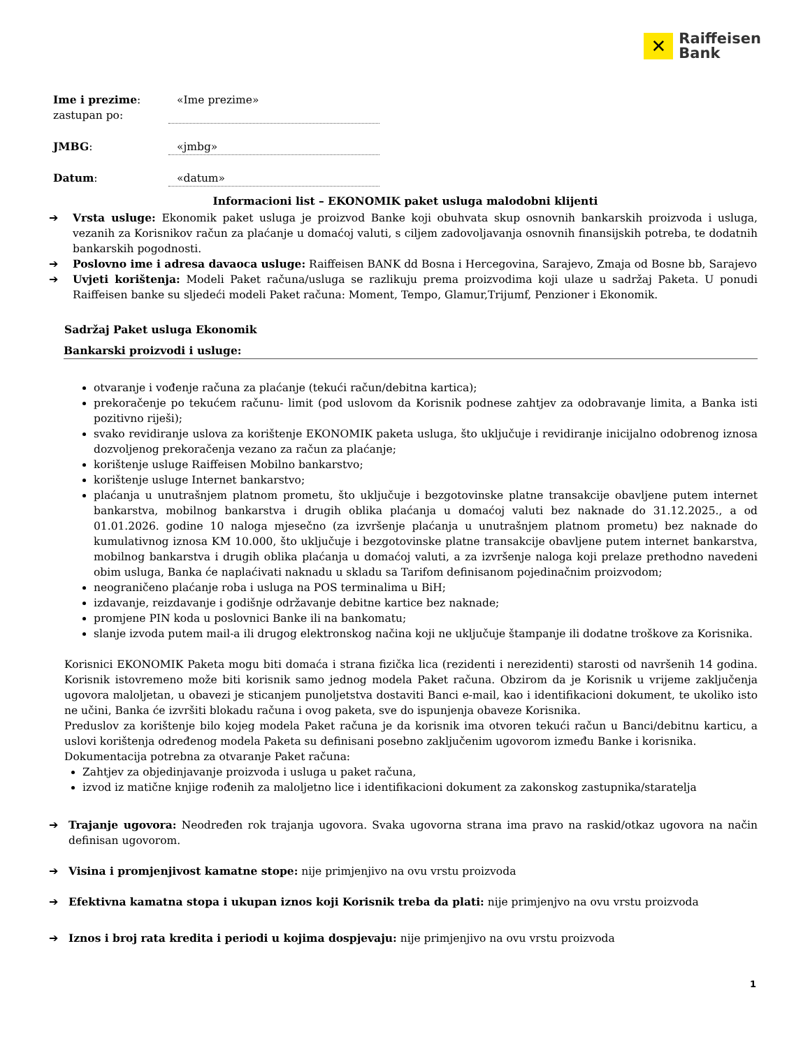✕
Raiffeisen
Bank
Ime i prezime:
zastupan po:
«Ime prezime»
JMBG: «jmbg»
Datum: «datum»
Informacioni list – EKONOMIK paket usluga malodobni klijenti
➔ Vrsta usluge: Ekonomik paket usluga je proizvod Banke koji obuhvata skup osnovnih bankarskih proizvoda i usluga, vezanih za Korisnikov račun za plaćanje u domaćoj valuti, s ciljem zadovoljavanja osnovnih finansijskih potreba, te dodatnih bankarskih pogodnosti.
➔ Poslovno ime i adresa davaoca usluge: Raiffeisen BANK dd Bosna i Hercegovina, Sarajevo, Zmaja od Bosne bb, Sarajevo
➔ Uvjeti korištenja: Modeli Paket računa/usluga se razlikuju prema proizvodima koji ulaze u sadržaj Paketa. U ponudi Raiffeisen banke su sljedeći modeli Paket računa: Moment, Tempo, Glamur,Trijumf, Penzioner i Ekonomik.
Sadržaj Paket usluga Ekonomik
Bankarski proizvodi i usluge:
otvaranje i vođenje računa za plaćanje (tekući račun/debitna kartica);
prekoračenje po tekućem računu- limit (pod uslovom da Korisnik podnese zahtjev za odobravanje limita, a Banka isti pozitivno riješi);
svako revidiranje uslova za korištenje EKONOMIK paketa usluga, što uključuje i revidiranje inicijalno odobrenog iznosa dozvoljenog prekoračenja vezano za račun za plaćanje;
korištenje usluge Raiffeisen Mobilno bankarstvo;
korištenje usluge Internet bankarstvo;
plaćanja u unutrašnjem platnom prometu, što uključuje i bezgotovinske platne transakcije obavljene putem internet bankarstva, mobilnog bankarstva i drugih oblika plaćanja u domaćoj valuti bez naknade do 31.12.2025., a od 01.01.2026. godine 10 naloga mjesečno (za izvršenje plaćanja u unutrašnjem platnom prometu) bez naknade do kumulativnog iznosa KM 10.000, što uključuje i bezgotovinske platne transakcije obavljene putem internet bankarstva, mobilnog bankarstva i drugih oblika plaćanja u domaćoj valuti, a za izvršenje naloga koji prelaze prethodno navedeni obim usluga, Banka će naplaćivati naknadu u skladu sa Tarifom definisanom pojedinačnim proizvodom;
neograničeno plaćanje roba i usluga na POS terminalima u BiH;
izdavanje, reizdavanje i godišnje održavanje debitne kartice bez naknade;
promjene PIN koda u poslovnici Banke ili na bankomatu;
slanje izvoda putem mail-a ili drugog elektronskog načina koji ne uključuje štampanje ili dodatne troškove za Korisnika.
Korisnici EKONOMIK Paketa mogu biti domaća i strana fizička lica (rezidenti i nerezidenti) starosti od navršenih 14 godina. Korisnik istovremeno može biti korisnik samo jednog modela Paket računa. Obzirom da je Korisnik u vrijeme zaključenja ugovora maloljetan, u obavezi je sticanjem punoljetstva dostaviti Banci e-mail, kao i identifikacioni dokument, te ukoliko isto ne učini, Banka će izvršiti blokadu računa i ovog paketa, sve do ispunjenja obaveze Korisnika.
Preduslov za korištenje bilo kojeg modela Paket računa je da korisnik ima otvoren tekući račun u Banci/debitnu karticu, a uslovi korištenja određenog modela Paketa su definisani posebno zaključenim ugovorom između Banke i korisnika.
Dokumentacija potrebna za otvaranje Paket računa:
Zahtjev za objedinjavanje proizvoda i usluga u paket računa,
izvod iz matične knjige rođenih za maloljetno lice i identifikacioni dokument za zakonskog zastupnika/staratelja
➔ Trajanje ugovora: Neodređen rok trajanja ugovora. Svaka ugovorna strana ima pravo na raskid/otkaz ugovora na način definisan ugovorom.
➔ Visina i promjenjivost kamatne stope: nije primjenjivo na ovu vrstu proizvoda
➔ Efektivna kamatna stopa i ukupan iznos koji Korisnik treba da plati: nije primjenjvo na ovu vrstu proizvoda
➔ Iznos i broj rata kredita i periodi u kojima dospjevaju: nije primjenjivo na ovu vrstu proizvoda
1